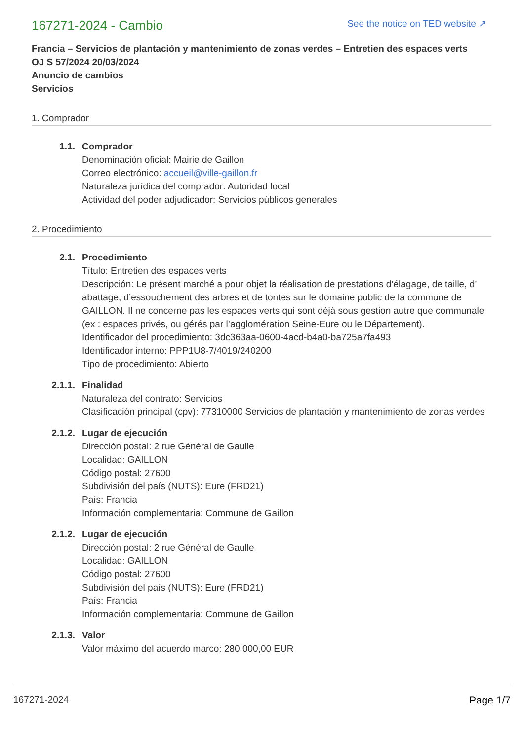167271-2024 - Cambio
See the notice on TED website ↗
Francia – Servicios de plantación y mantenimiento de zonas verdes – Entretien des espaces verts
OJ S 57/2024 20/03/2024
Anuncio de cambios
Servicios
1. Comprador
1.1. Comprador
Denominación oficial: Mairie de Gaillon
Correo electrónico: accueil@ville-gaillon.fr
Naturaleza jurídica del comprador: Autoridad local
Actividad del poder adjudicador: Servicios públicos generales
2. Procedimiento
2.1. Procedimiento
Título: Entretien des espaces verts
Descripción: Le présent marché a pour objet la réalisation de prestations d’élagage, de taille, d’ abattage, d’essouchement des arbres et de tontes sur le domaine public de la commune de GAILLON. Il ne concerne pas les espaces verts qui sont déjà sous gestion autre que communale (ex : espaces privés, ou gérés par l’agglomération Seine-Eure ou le Département).
Identificador del procedimiento: 3dc363aa-0600-4acd-b4a0-ba725a7fa493
Identificador interno: PPP1U8-7/4019/240200
Tipo de procedimiento: Abierto
2.1.1. Finalidad
Naturaleza del contrato: Servicios
Clasificación principal (cpv): 77310000 Servicios de plantación y mantenimiento de zonas verdes
2.1.2. Lugar de ejecución
Dirección postal: 2 rue Général de Gaulle
Localidad: GAILLON
Código postal: 27600
Subdivisión del país (NUTS): Eure (FRD21)
País: Francia
Información complementaria: Commune de Gaillon
2.1.2. Lugar de ejecución
Dirección postal: 2 rue Général de Gaulle
Localidad: GAILLON
Código postal: 27600
Subdivisión del país (NUTS): Eure (FRD21)
País: Francia
Información complementaria: Commune de Gaillon
2.1.3. Valor
Valor máximo del acuerdo marco: 280 000,00 EUR
167271-2024 Page 1/7